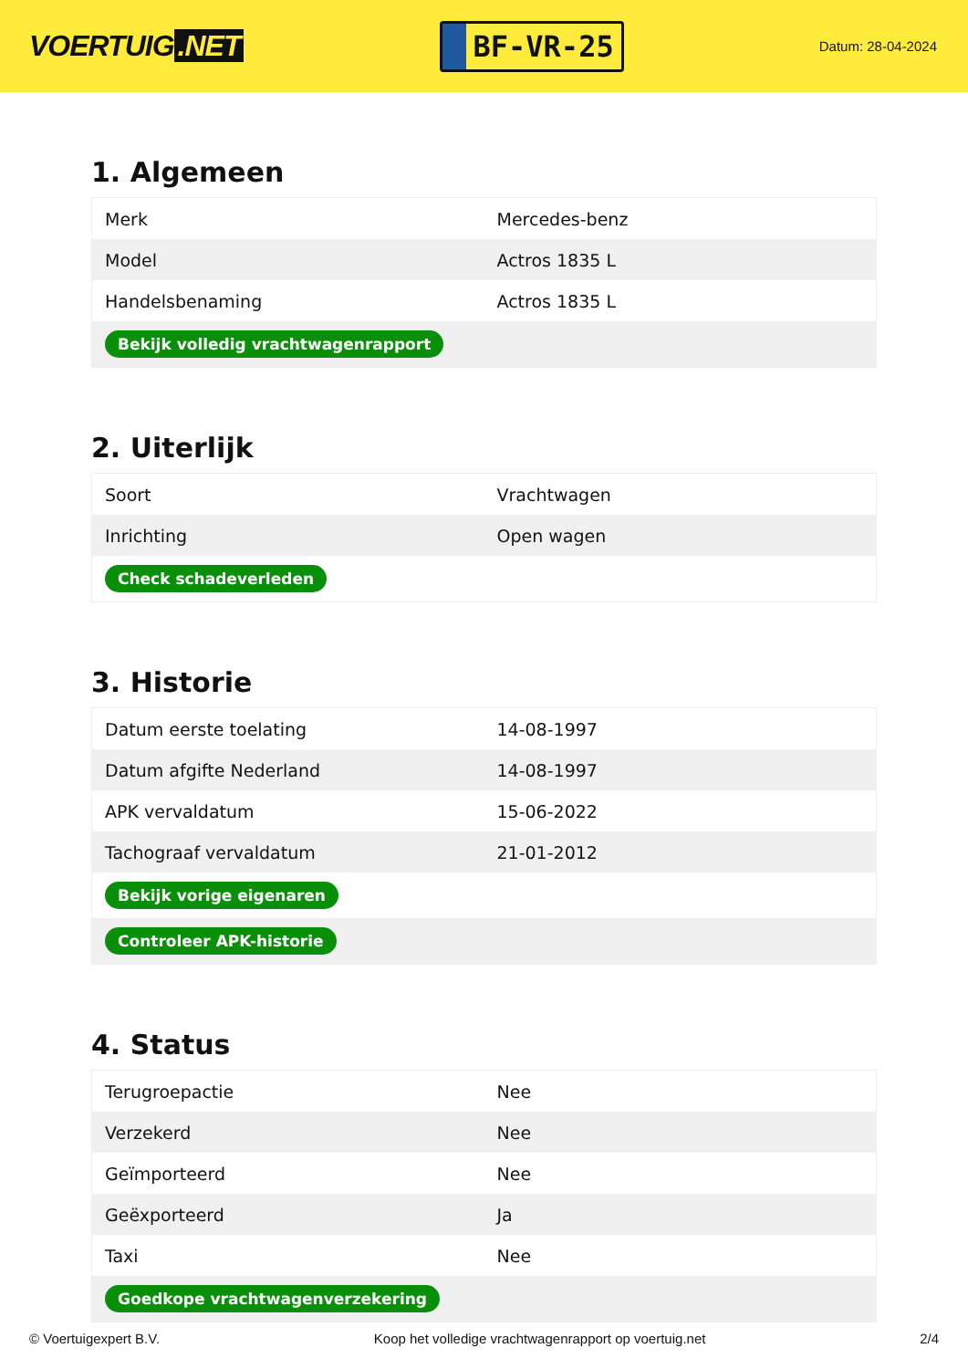VOERTUIG.NET
BF-VR-25
Datum: 28-04-2024
1. Algemeen
| Merk | Mercedes-benz |
| Model | Actros 1835 L |
| Handelsbenaming | Actros 1835 L |
| Bekijk volledig vrachtwagenrapport | |
2. Uiterlijk
| Soort | Vrachtwagen |
| Inrichting | Open wagen |
| Check schadeverleden | |
3. Historie
| Datum eerste toelating | 14-08-1997 |
| Datum afgifte Nederland | 14-08-1997 |
| APK vervaldatum | 15-06-2022 |
| Tachograaf vervaldatum | 21-01-2012 |
| Bekijk vorige eigenaren | |
| Controleer APK-historie | |
4. Status
| Terugroepactie | Nee |
| Verzekerd | Nee |
| Geïmporteerd | Nee |
| Geëxporteerd | Ja |
| Taxi | Nee |
| Goedkope vrachtwagenverzekering | |
© Voertuigexpert B.V. Koop het volledige vrachtwagenrapport op voertuig.net 2/4